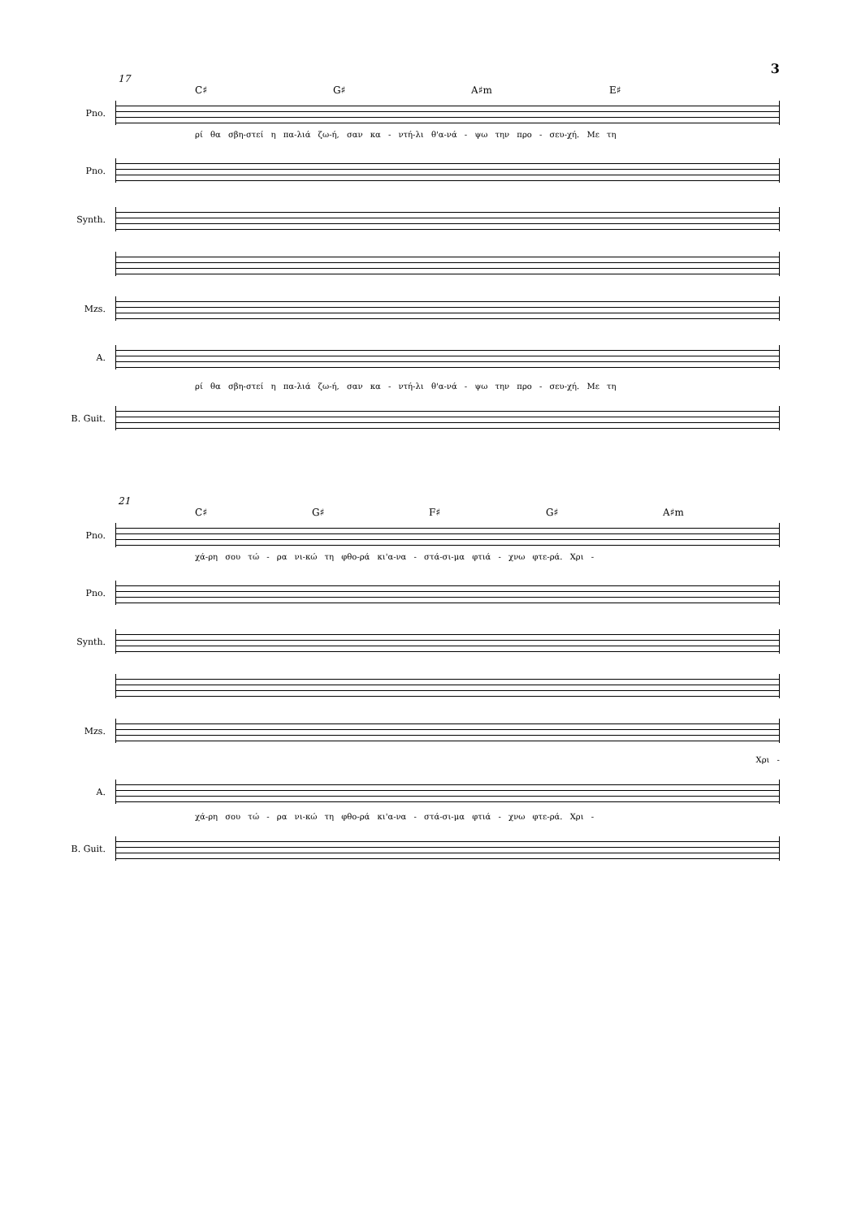3
17
C♯ G♯ A♯m E♯
Pno.
ρί θα σβη-στεί η πα-λιά ζω-ή, σαν κα - ντή-λι θ'α-νά - ψω την προ - σευ-χή. Με τη
Pno.
Synth.
Mzs.
A.
ρί θα σβη-στεί η πα-λιά ζω-ή, σαν κα - ντή-λι θ'α-νά - ψω την προ - σευ-χή. Με τη
B. Guit.
21
C♯ G♯ F♯ G♯ A♯m
Pno.
χά-ρη σου τώ - ρα νι-κώ τη φθο-ρά κι'α-να - στά-σι-μα φτιά - χνω φτε-ρά. Χρι -
Pno.
Synth.
Mzs.
Χρι -
A.
χά-ρη σου τώ - ρα νι-κώ τη φθο-ρά κι'α-να - στά-σι-μα φτιά - χνω φτε-ρά. Χρι -
B. Guit.